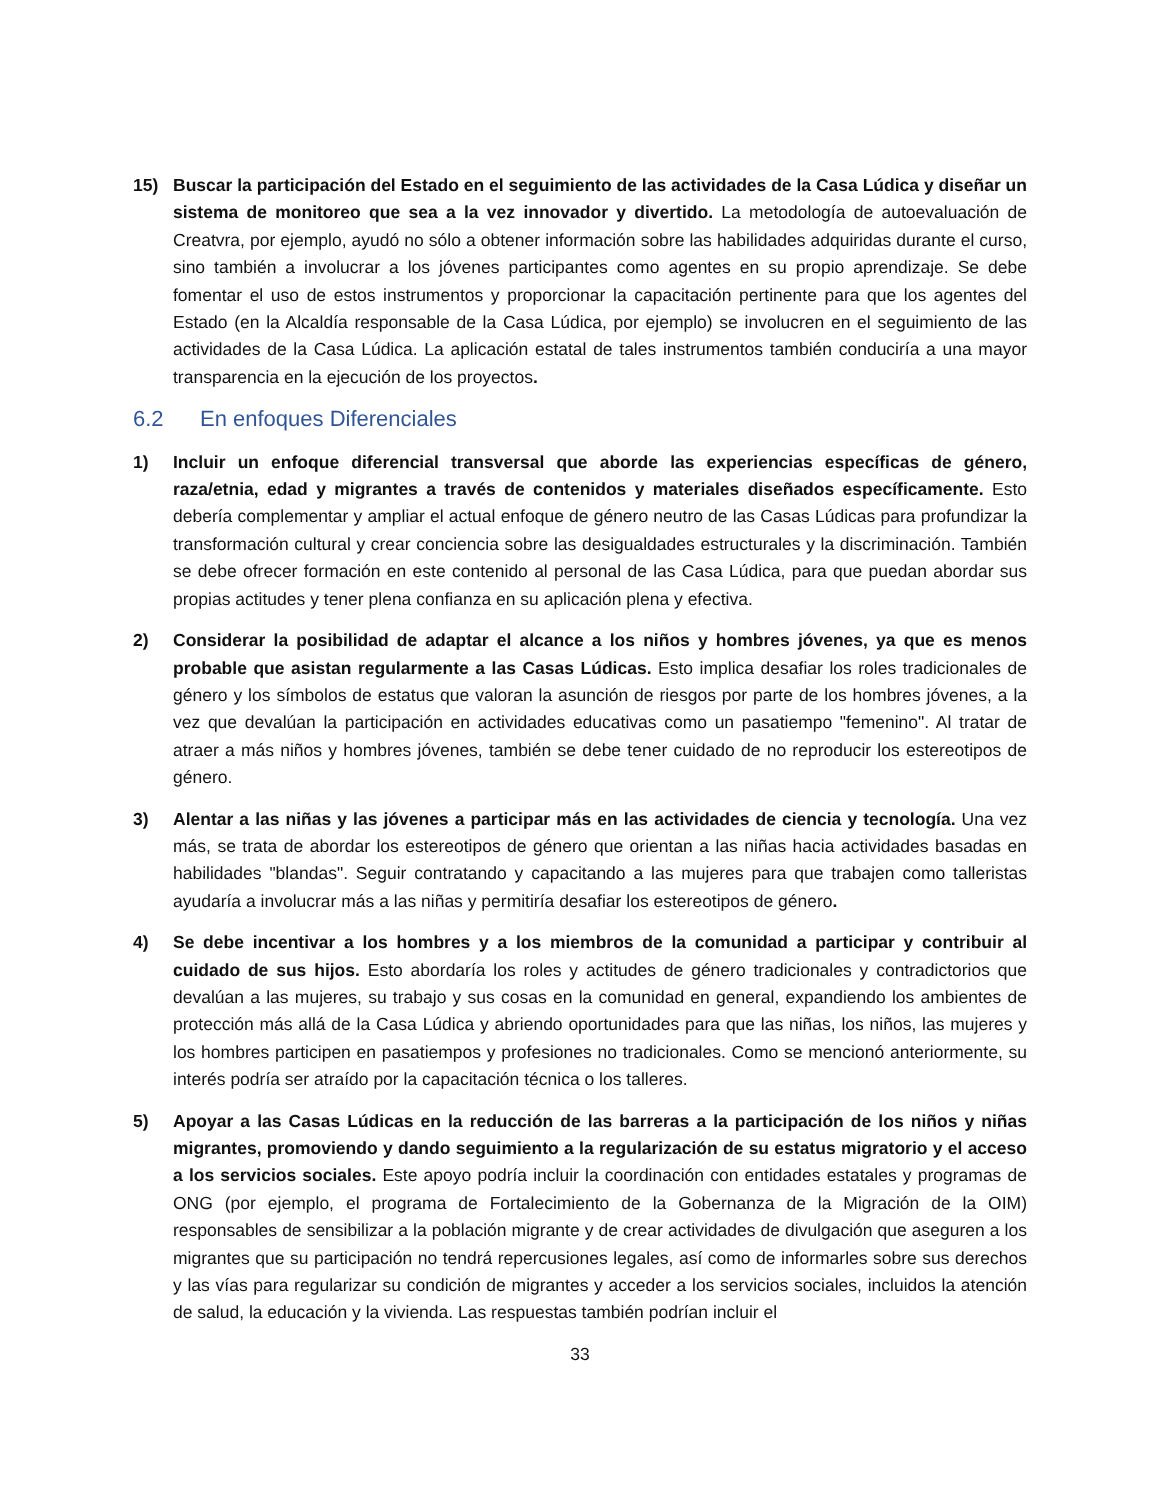15) Buscar la participación del Estado en el seguimiento de las actividades de la Casa Lúdica y diseñar un sistema de monitoreo que sea a la vez innovador y divertido. La metodología de autoevaluación de Creatvra, por ejemplo, ayudó no sólo a obtener información sobre las habilidades adquiridas durante el curso, sino también a involucrar a los jóvenes participantes como agentes en su propio aprendizaje. Se debe fomentar el uso de estos instrumentos y proporcionar la capacitación pertinente para que los agentes del Estado (en la Alcaldía responsable de la Casa Lúdica, por ejemplo) se involucren en el seguimiento de las actividades de la Casa Lúdica. La aplicación estatal de tales instrumentos también conduciría a una mayor transparencia en la ejecución de los proyectos.
6.2 En enfoques Diferenciales
1) Incluir un enfoque diferencial transversal que aborde las experiencias específicas de género, raza/etnia, edad y migrantes a través de contenidos y materiales diseñados específicamente. Esto debería complementar y ampliar el actual enfoque de género neutro de las Casas Lúdicas para profundizar la transformación cultural y crear conciencia sobre las desigualdades estructurales y la discriminación. También se debe ofrecer formación en este contenido al personal de las Casa Lúdica, para que puedan abordar sus propias actitudes y tener plena confianza en su aplicación plena y efectiva.
2) Considerar la posibilidad de adaptar el alcance a los niños y hombres jóvenes, ya que es menos probable que asistan regularmente a las Casas Lúdicas. Esto implica desafiar los roles tradicionales de género y los símbolos de estatus que valoran la asunción de riesgos por parte de los hombres jóvenes, a la vez que devalúan la participación en actividades educativas como un pasatiempo "femenino". Al tratar de atraer a más niños y hombres jóvenes, también se debe tener cuidado de no reproducir los estereotipos de género.
3) Alentar a las niñas y las jóvenes a participar más en las actividades de ciencia y tecnología. Una vez más, se trata de abordar los estereotipos de género que orientan a las niñas hacia actividades basadas en habilidades "blandas". Seguir contratando y capacitando a las mujeres para que trabajen como talleristas ayudaría a involucrar más a las niñas y permitiría desafiar los estereotipos de género.
4) Se debe incentivar a los hombres y a los miembros de la comunidad a participar y contribuir al cuidado de sus hijos. Esto abordaría los roles y actitudes de género tradicionales y contradictorios que devalúan a las mujeres, su trabajo y sus cosas en la comunidad en general, expandiendo los ambientes de protección más allá de la Casa Lúdica y abriendo oportunidades para que las niñas, los niños, las mujeres y los hombres participen en pasatiempos y profesiones no tradicionales. Como se mencionó anteriormente, su interés podría ser atraído por la capacitación técnica o los talleres.
5) Apoyar a las Casas Lúdicas en la reducción de las barreras a la participación de los niños y niñas migrantes, promoviendo y dando seguimiento a la regularización de su estatus migratorio y el acceso a los servicios sociales. Este apoyo podría incluir la coordinación con entidades estatales y programas de ONG (por ejemplo, el programa de Fortalecimiento de la Gobernanza de la Migración de la OIM) responsables de sensibilizar a la población migrante y de crear actividades de divulgación que aseguren a los migrantes que su participación no tendrá repercusiones legales, así como de informarles sobre sus derechos y las vías para regularizar su condición de migrantes y acceder a los servicios sociales, incluidos la atención de salud, la educación y la vivienda. Las respuestas también podrían incluir el
33